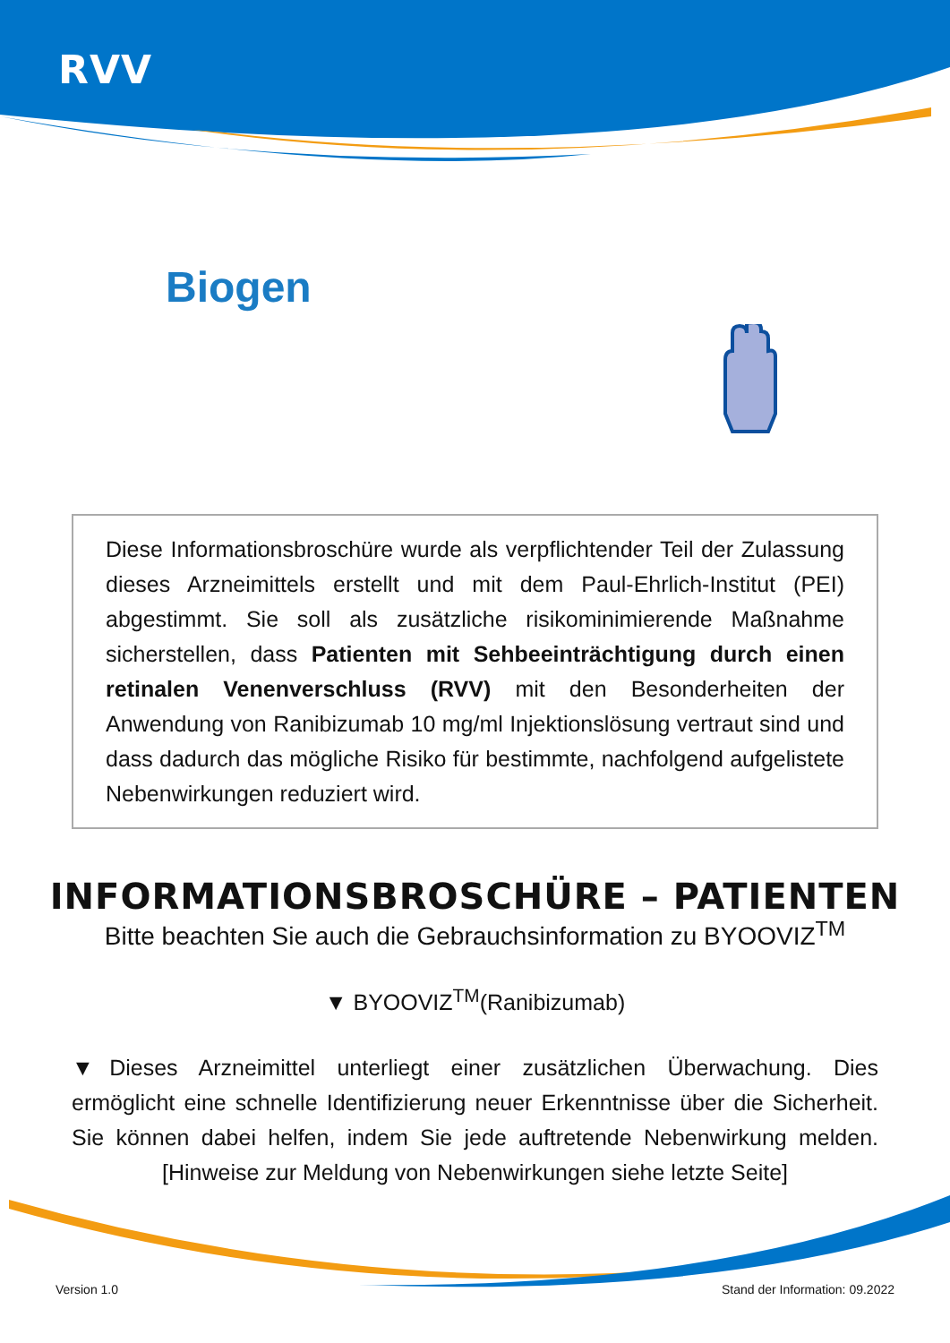RVV
Biogen
Diese Informationsbroschüre wurde als verpflichtender Teil der Zulassung dieses Arzneimittels erstellt und mit dem Paul-Ehrlich-Institut (PEI) abgestimmt. Sie soll als zusätzliche risikominimierende Maßnahme sicherstellen, dass Patienten mit Sehbeeinträchtigung durch einen retinalen Venenverschluss (RVV) mit den Besonderheiten der Anwendung von Ranibizumab 10 mg/ml Injektionslösung vertraut sind und dass dadurch das mögliche Risiko für bestimmte, nachfolgend aufgelistete Nebenwirkungen reduziert wird.
INFORMATIONSBROSCHÜRE – PATIENTEN
Bitte beachten Sie auch die Gebrauchsinformation zu BYOOVIZ<sup>TM</sup>
▼ BYOOVIZ<sup>TM</sup>(Ranibizumab)
▼Dieses Arzneimittel unterliegt einer zusätzlichen Überwachung. Dies ermöglicht eine schnelle Identifizierung neuer Erkenntnisse über die Sicherheit. Sie können dabei helfen, indem Sie jede auftretende Nebenwirkung melden. [Hinweise zur Meldung von Nebenwirkungen siehe letzte Seite]
Version 1.0 Stand der Information: 09.2022